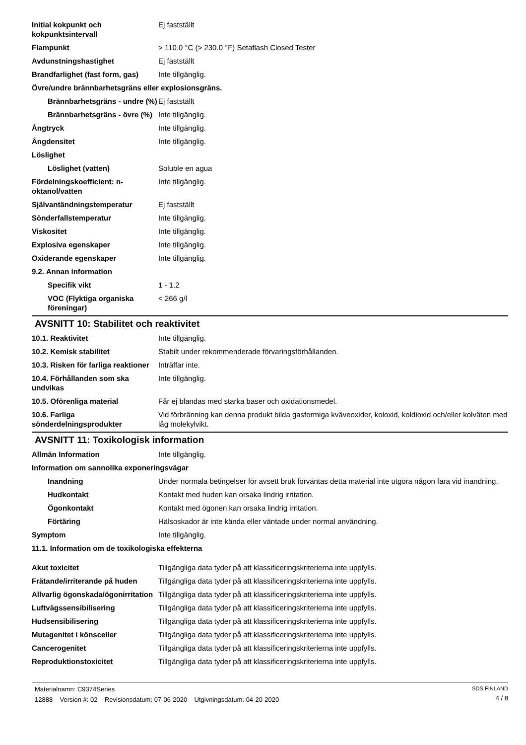| Initial kokpunkt och kokpunktsintervall | Ej fastställt |
| Flampunkt | > 110.0 °C (> 230.0 °F) Setaflash Closed Tester |
| Avdunstningshastighet | Ej fastställt |
| Brandfarlighet (fast form, gas) | Inte tillgänglig. |
| Övre/undre brännbarhetsgräns eller explosionsgräns. | |
| Brännbarhetsgräns - undre (%) | Ej fastställt |
| Brännbarhetsgräns - övre (%) | Inte tillgänglig. |
| Ångtryck | Inte tillgänglig. |
| Ångdensitet | Inte tillgänglig. |
| Löslighet | |
| Löslighet (vatten) | Soluble en agua |
| Fördelningskoefficient: n-oktanol/vatten | Inte tillgänglig. |
| Självantändningstemperatur | Ej fastställt |
| Sönderfallstemperatur | Inte tillgänglig. |
| Viskositet | Inte tillgänglig. |
| Explosiva egenskaper | Inte tillgänglig. |
| Oxiderande egenskaper | Inte tillgänglig. |
| 9.2. Annan information | |
| Specifik vikt | 1 - 1.2 |
| VOC (Flyktiga organiska föreningar) | < 266 g/l |
AVSNITT 10: Stabilitet och reaktivitet
| 10.1. Reaktivitet | Inte tillgänglig. |
| 10.2. Kemisk stabilitet | Stabilt under rekommenderade förvaringsförhållanden. |
| 10.3. Risken för farliga reaktioner | Inträffar inte. |
| 10.4. Förhållanden som ska undvikas | Inte tillgänglig. |
| 10.5. Oförenliga material | Får ej blandas med starka baser och oxidationsmedel. |
| 10.6. Farliga sönderdelningsprodukter | Vid förbränning kan denna produkt bilda gasformiga kväveoxider, koloxid, koldioxid och/eller kolväten med låg molekylvikt. |
AVSNITT 11: Toxikologisk information
| Allmän Information | Inte tillgänglig. |
| Information om sannolika exponeringsvägar | |
| Inandning | Under normala betingelser för avsett bruk förväntas detta material inte utgöra någon fara vid inandning. |
| Hudkontakt | Kontakt med huden kan orsaka lindrig irritation. |
| Ögonkontakt | Kontakt med ögonen kan orsaka lindrig irritation. |
| Förtäring | Hälsoskador är inte kända eller väntade under normal användning. |
| Symptom | Inte tillgänglig. |
| 11.1. Information om de toxikologiska effekterna | |
| Akut toxicitet | Tillgängliga data tyder på att klassificeringskriterierna inte uppfylls. |
| Frätande/irriterande på huden | Tillgängliga data tyder på att klassificeringskriterierna inte uppfylls. |
| Allvarlig ögonskada/ögonirritation | Tillgängliga data tyder på att klassificeringskriterierna inte uppfylls. |
| Luftvägssensibilisering | Tillgängliga data tyder på att klassificeringskriterierna inte uppfylls. |
| Hudsensibilisering | Tillgängliga data tyder på att klassificeringskriterierna inte uppfylls. |
| Mutagenitet i könsceller | Tillgängliga data tyder på att klassificeringskriterierna inte uppfylls. |
| Cancerogenitet | Tillgängliga data tyder på att klassificeringskriterierna inte uppfylls. |
| Reproduktionstoxicitet | Tillgängliga data tyder på att klassificeringskriterierna inte uppfylls. |
Materialnamn: C9374Series
12888 Version #: 02 Revisionsdatum: 07-06-2020 Utgivningsdatum: 04-20-2020
SDS FINLAND
4 / 8